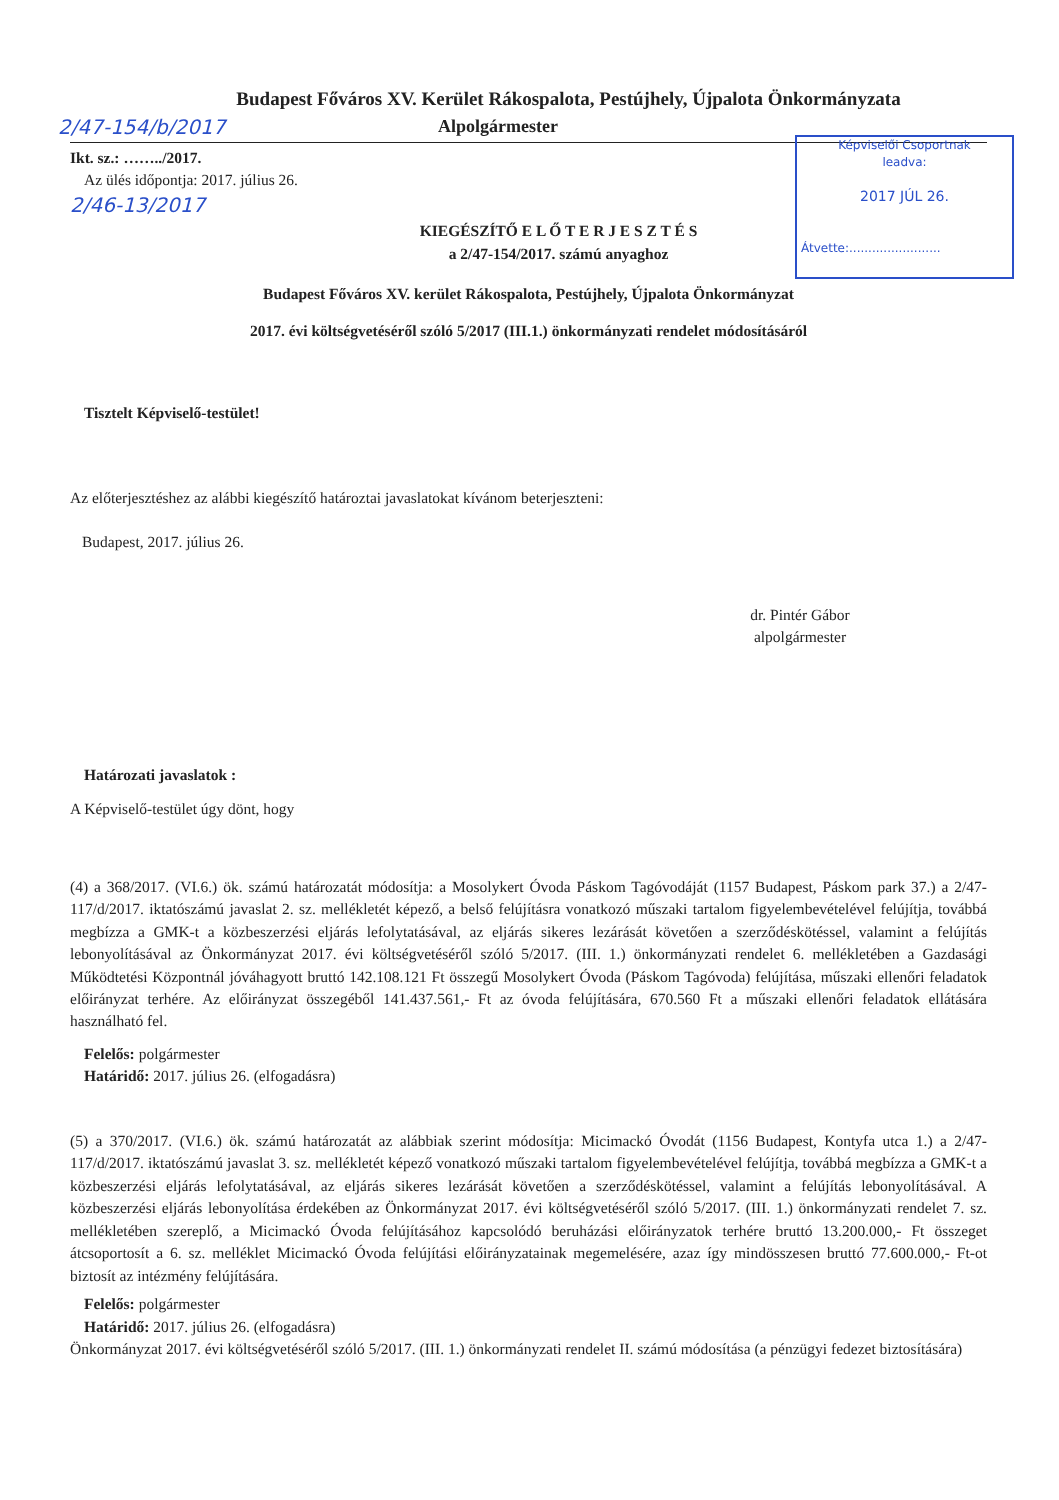Budapest Főváros XV. Kerület Rákospalota, Pestújhely, Újpalota Önkormányzata
2/47-154/b/2017 Alpolgármester
Képviselői Csoportnak
leadva:
2017 JÚL 26.
Átvette:........................
Ikt. sz.: ……../2017.
Az ülés időpontja: 2017. július 26.
2/46-13/2017
KIEGÉSZÍTŐ E L Ő T E R J E S Z T É S
a 2/47-154/2017. számú anyaghoz
Budapest Főváros XV. kerület Rákospalota, Pestújhely, Újpalota Önkormányzat
2017. évi költségvetéséről szóló 5/2017 (III.1.) önkormányzati rendelet módosításáról
Tisztelt Képviselő-testület!
Az előterjesztéshez az alábbi kiegészítő határoztai javaslatokat kívánom beterjeszteni:
Budapest, 2017. július 26.
dr. Pintér Gábor
alpolgármester
Határozati javaslatok :
A Képviselő-testület úgy dönt, hogy
(4) a 368/2017. (VI.6.) ök. számú határozatát módosítja: a Mosolykert Óvoda Páskom Tagóvodáját (1157 Budapest, Páskom park 37.) a 2/47-117/d/2017. iktatószámú javaslat 2. sz. mellékletét képező, a belső felújításra vonatkozó műszaki tartalom figyelembevételével felújítja, továbbá megbízza a GMK-t a közbeszerzési eljárás lefolytatásával, az eljárás sikeres lezárását követően a szerződéskötéssel, valamint a felújítás lebonyolításával az Önkormányzat 2017. évi költségvetéséről szóló 5/2017. (III. 1.) önkormányzati rendelet 6. mellékletében a Gazdasági Működtetési Központnál jóváhagyott bruttó 142.108.121 Ft összegű Mosolykert Óvoda (Páskom Tagóvoda) felújítása, műszaki ellenőri feladatok előirányzat terhére. Az előirányzat összegéből 141.437.561,- Ft az óvoda felújítására, 670.560 Ft a műszaki ellenőri feladatok ellátására használható fel.
Felelős: polgármester
Határidő: 2017. július 26. (elfogadásra)
(5) a 370/2017. (VI.6.) ök. számú határozatát az alábbiak szerint módosítja: Micimackó Óvodát (1156 Budapest, Kontyfa utca 1.) a 2/47-117/d/2017. iktatószámú javaslat 3. sz. mellékletét képező vonatkozó műszaki tartalom figyelembevételével felújítja, továbbá megbízza a GMK-t a közbeszerzési eljárás lefolytatásával, az eljárás sikeres lezárását követően a szerződéskötéssel, valamint a felújítás lebonyolításával. A közbeszerzési eljárás lebonyolítása érdekében az Önkormányzat 2017. évi költségvetéséről szóló 5/2017. (III. 1.) önkormányzati rendelet 7. sz. mellékletében szereplő, a Micimackó Óvoda felújításához kapcsolódó beruházási előirányzatok terhére bruttó 13.200.000,- Ft összeget átcsoportosít a 6. sz. melléklet Micimackó Óvoda felújítási előirányzatainak megemelésére, azaz így mindösszesen bruttó 77.600.000,- Ft-ot biztosít az intézmény felújítására.
Felelős: polgármester
Határidő: 2017. július 26. (elfogadásra)
Önkormányzat 2017. évi költségvetéséről szóló 5/2017. (III. 1.) önkormányzati rendelet II. számú módosítása (a pénzügyi fedezet biztosítására)